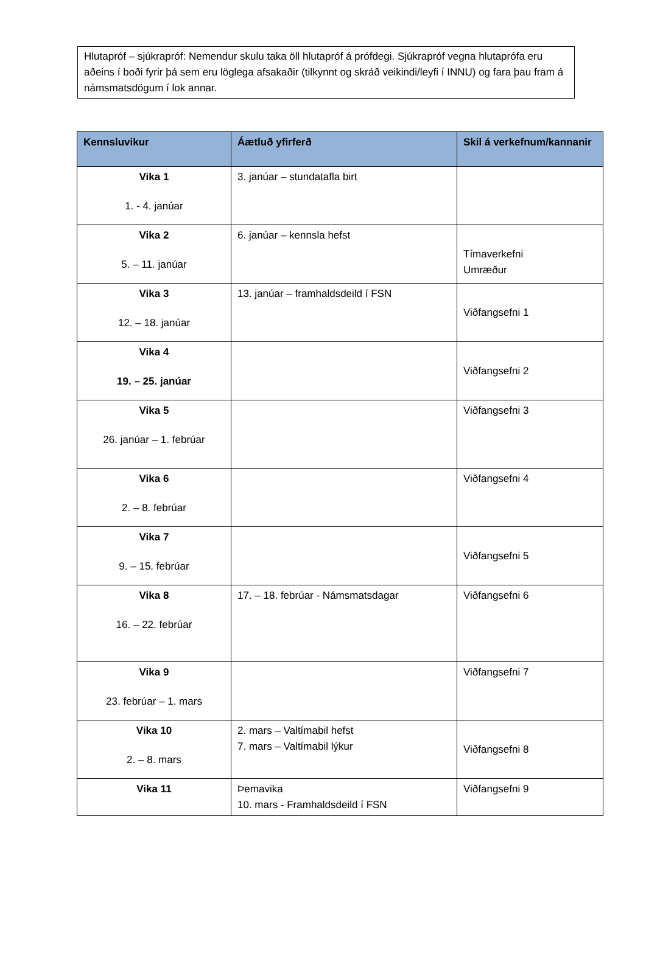Hlutapróf – sjúkrapróf: Nemendur skulu taka öll hlutapróf á prófdegi. Sjúkrapróf vegna hlutaprófa eru aðeins í boði fyrir þá sem eru löglega afsakaðir (tilkynnt og skráð veikindi/leyfi í INNU) og fara þau fram á námsmatsdögum í lok annar.
| Kennsluvikur | Áætluð yfirferð | Skil á verkefnum/kannanir |
| --- | --- | --- |
| Vika 1 1. - 4. janúar | 3. janúar – stundatafla birt | |
| Vika 2 5. – 11. janúar | 6. janúar – kennsla hefst | Tímaverkefni Umræður |
| Vika 3 12. – 18. janúar | 13. janúar – framhaldsdeild í FSN | Viðfangsefni 1 |
| Vika 4 19. – 25. janúar | | Viðfangsefni 2 |
| Vika 5 26. janúar – 1. febrúar | | Viðfangsefni 3 |
| Vika 6 2. – 8. febrúar | | Viðfangsefni 4 |
| Vika 7 9. – 15. febrúar | | Viðfangsefni 5 |
| Vika 8 16. – 22. febrúar | 17. – 18. febrúar - Námsmatsdagar | Viðfangsefni 6 |
| Vika 9 23. febrúar – 1. mars | | Viðfangsefni 7 |
| Vika 10 2. – 8. mars | 2. mars – Valtímabil hefst 7. mars – Valtímabil lýkur | Viðfangsefni 8 |
| Vika 11 | Þemavika 10. mars - Framhaldsdeild í FSN | Viðfangsefni 9 |